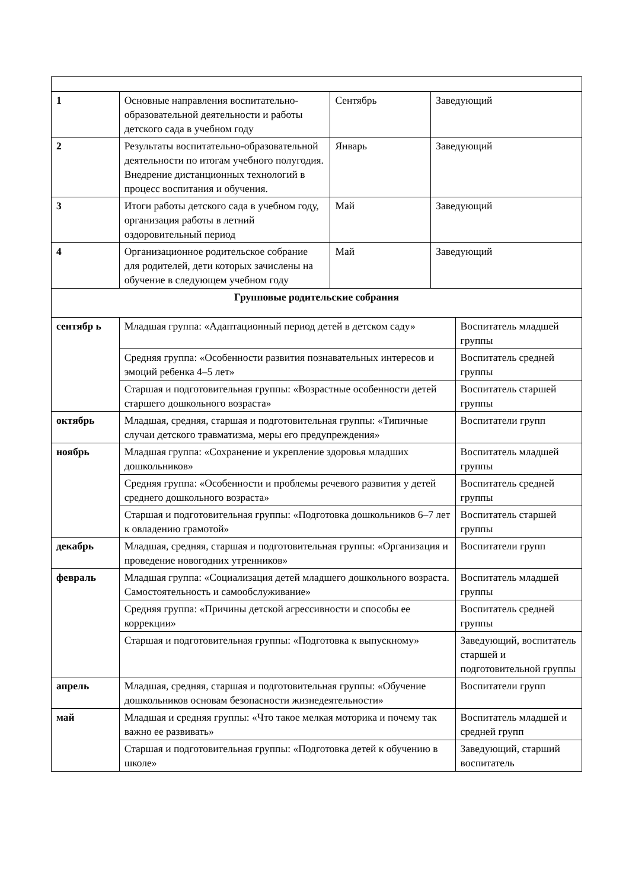| 1 | Основные направления воспитательно-образовательной деятельности и работы детского сада в учебном году | Сентябрь | Заведующий | |
| 2 | Результаты воспитательно-образовательной деятельности по итогам учебного полугодия. Внедрение дистанционных технологий в процесс воспитания и обучения. | Январь | Заведующий | |
| 3 | Итоги работы детского сада в учебном году, организация работы в летний оздоровительный период | Май | Заведующий | |
| 4 | Организационное родительское собрание для родителей, дети которых зачислены на обучение в следующем учебном году | Май | Заведующий | |
| Групповые родительские собрания | | | | |
| сентябр ь | Младшая группа: «Адаптационный период детей в детском саду» | | | Воспитатель младшей группы |
| | Средняя группа: «Особенности развития познавательных интересов и эмоций ребенка 4–5 лет» | | | Воспитатель средней группы |
| | Старшая и подготовительная группы: «Возрастные особенности детей старшего дошкольного возраста» | | | Воспитатель старшей группы |
| октябрь | Младшая, средняя, старшая и подготовительная группы: «Типичные случаи детского травматизма, меры его предупреждения» | | | Воспитатели групп |
| ноябрь | Младшая группа: «Сохранение и укрепление здоровья младших дошкольников» | | | Воспитатель младшей группы |
| | Средняя группа: «Особенности и проблемы речевого развития у детей среднего дошкольного возраста» | | | Воспитатель средней группы |
| | Старшая и подготовительная группы: «Подготовка дошкольников 6–7 лет к овладению грамотой» | | | Воспитатель старшей группы |
| декабрь | Младшая, средняя, старшая и подготовительная группы: «Организация и проведение новогодних утренников» | | | Воспитатели групп |
| февраль | Младшая группа: «Социализация детей младшего дошкольного возраста. Самостоятельность и самообслуживание» | | | Воспитатель младшей группы |
| | Средняя группа: «Причины детской агрессивности и способы ее коррекции» | | | Воспитатель средней группы |
| | Старшая и подготовительная группы: «Подготовка к выпускному» | | | Заведующий, воспитатель старшей и подготовительной группы |
| апрель | Младшая, средняя, старшая и подготовительная группы: «Обучение дошкольников основам безопасности жизнедеятельности» | | | Воспитатели групп |
| май | Младшая и средняя группы: «Что такое мелкая моторика и почему так важно ее развивать» | | | Воспитатель младшей и средней групп |
| | Старшая и подготовительная группы: «Подготовка детей к обучению в школе» | | | Заведующий, старший воспитатель |